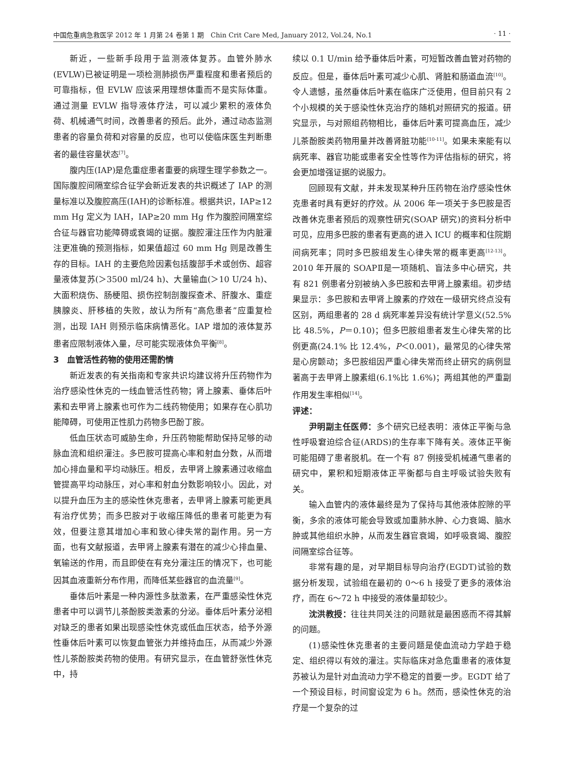中国危重病急救医学 2012 年 1 月第 24 卷第 1 期　Chin Crit Care Med, January 2012, Vol.24, No.1 · 11 ·
新近，一些新手段用于监测液体复苏。血管外肺水(EVLW)已被证明是一项检测肺损伤严重程度和患者预后的可靠指标，但 EVLW 应该采用理想体重而不是实际体重。通过测量 EVLW 指导液体疗法，可以减少累积的液体负荷、机械通气时间，改善患者的预后。此外，通过动态监测患者的容量负荷和对容量的反应，也可以使临床医生判断患者的最佳容量状态<sup>[7]</sup>。
腹内压(IAP)是危重症患者重要的病理生理学参数之一。国际腹腔间隔室综合征学会新近发表的共识概述了 IAP 的测量标准以及腹腔高压(IAH)的诊断标准。根据共识，IAP≥12 mm Hg 定义为 IAH，IAP≥20 mm Hg 作为腹腔间隔室综合征与器官功能障碍或衰竭的证据。腹腔灌注压作为内脏灌注更准确的预测指标，如果值超过 60 mm Hg 则是改善生存的目标。IAH 的主要危险因素包括腹部手术或创伤、超容量液体复苏(＞3500 ml/24 h)、大量输血(＞10 U/24 h)、大面积烧伤、肠梗阻、损伤控制剖腹探查术、肝腹水、重症胰腺炎、肝移植的失败，故认为所有“高危患者”应重复检测，出现 IAH 则预示临床病情恶化。IAP 增加的液体复苏患者应限制液体入量，尽可能实现液体负平衡<sup>[8]</sup>。
3　血管活性药物的使用还需酌情
新近发表的有关指南和专家共识均建议将升压药物作为治疗感染性休克的一线血管活性药物；肾上腺素、垂体后叶素和去甲肾上腺素也可作为二线药物使用；如果存在心肌功能障碍，可使用正性肌力药物多巴酚丁胺。
低血压状态可威胁生命，升压药物能帮助保持足够的动脉血流和组织灌注。多巴胺可提高心率和射血分数，从而增加心排血量和平均动脉压。相反，去甲肾上腺素通过收缩血管提高平均动脉压，对心率和射血分数影响较小。因此，对以提升血压为主的感染性休克患者，去甲肾上腺素可能更具有治疗优势；而多巴胺对于收缩压降低的患者可能更为有效，但要注意其增加心率和致心律失常的副作用。另一方面，也有文献报道，去甲肾上腺素有潜在的减少心排血量、氧输送的作用，而且即使在有充分灌注压的情况下，也可能因其血液重新分布作用，而降低某些器官的血流量<sup>[9]</sup>。
垂体后叶素是一种内源性多肽激素，在严重感染性休克患者中可以调节儿茶酚胺类激素的分泌。垂体后叶素分泌相对缺乏的患者如果出现感染性休克或低血压状态，给予外源性垂体后叶素可以恢复血管张力并维持血压，从而减少外源性儿茶酚胺类药物的使用。有研究显示，在血管舒张性休克中，持
续以 0.1 U/min 给予垂体后叶素，可短暂改善血管对药物的反应。但是，垂体后叶素可减少心肌、肾脏和肠道血流<sup>[10]</sup>。令人遗憾，虽然垂体后叶素在临床广泛使用，但目前只有 2 个小规模的关于感染性休克治疗的随机对照研究的报道。研究显示，与对照组药物相比，垂体后叶素可提高血压，减少儿茶酚胺类药物用量并改善肾脏功能<sup>[10-11]</sup>。如果未来能有以病死率、器官功能或患者安全性等作为评估指标的研究，将会更加增强证据的说服力。
回顾现有文献，并未发现某种升压药物在治疗感染性休克患者时具有更好的疗效。从 2006 年一项关于多巴胺是否改善休克患者预后的观察性研究(SOAP 研究)的资料分析中可见，应用多巴胺的患者有更高的进入 ICU 的概率和住院期间病死率；同时多巴胺组发生心律失常的概率更高<sup>[12-13]</sup>。2010 年开展的 SOAPⅡ是一项随机、盲法多中心研究，共有 821 例患者分别被纳入多巴胺和去甲肾上腺素组。初步结果显示：多巴胺和去甲肾上腺素的疗效在一级研究终点没有区别，两组患者的 28 d 病死率差异没有统计学意义(52.5% 比 48.5%，P＝0.10)；但多巴胺组患者发生心律失常的比例更高(24.1% 比 12.4%，P＜0.001)，最常见的心律失常是心房颤动；多巴胺组因严重心律失常而终止研究的病例显著高于去甲肾上腺素组(6.1%比 1.6%)；两组其他的严重副作用发生率相似<sup>[14]</sup>。
评述：
尹明副主任医师：多个研究已经表明：液体正平衡与急性呼吸窘迫综合征(ARDS)的生存率下降有关。液体正平衡可能阻碍了患者脱机。在一个有 87 例接受机械通气患者的研究中，累积和短期液体正平衡都与自主呼吸试验失败有关。
输入血管内的液体最终是为了保持与其他液体腔隙的平衡，多余的液体可能会导致或加重肺水肿、心力衰竭、脑水肿或其他组织水肿，从而发生器官衰竭，如呼吸衰竭、腹腔间隔室综合征等。
非常有趣的是，对早期目标导向治疗(EGDT)试验的数据分析发现，试验组在最初的 0～6 h 接受了更多的液体治疗，而在 6～72 h 中接受的液体量却较少。
沈洪教授：往往共同关注的问题就是最困惑而不得其解的问题。
(1)感染性休克患者的主要问题是使血流动力学趋于稳定、组织得以有效的灌注。实际临床对急危重患者的液体复苏被认为是针对血流动力学不稳定的首要一步。EGDT 给了一个预设目标，时间窗设定为 6 h。然而，感染性休克的治疗是一个复杂的过